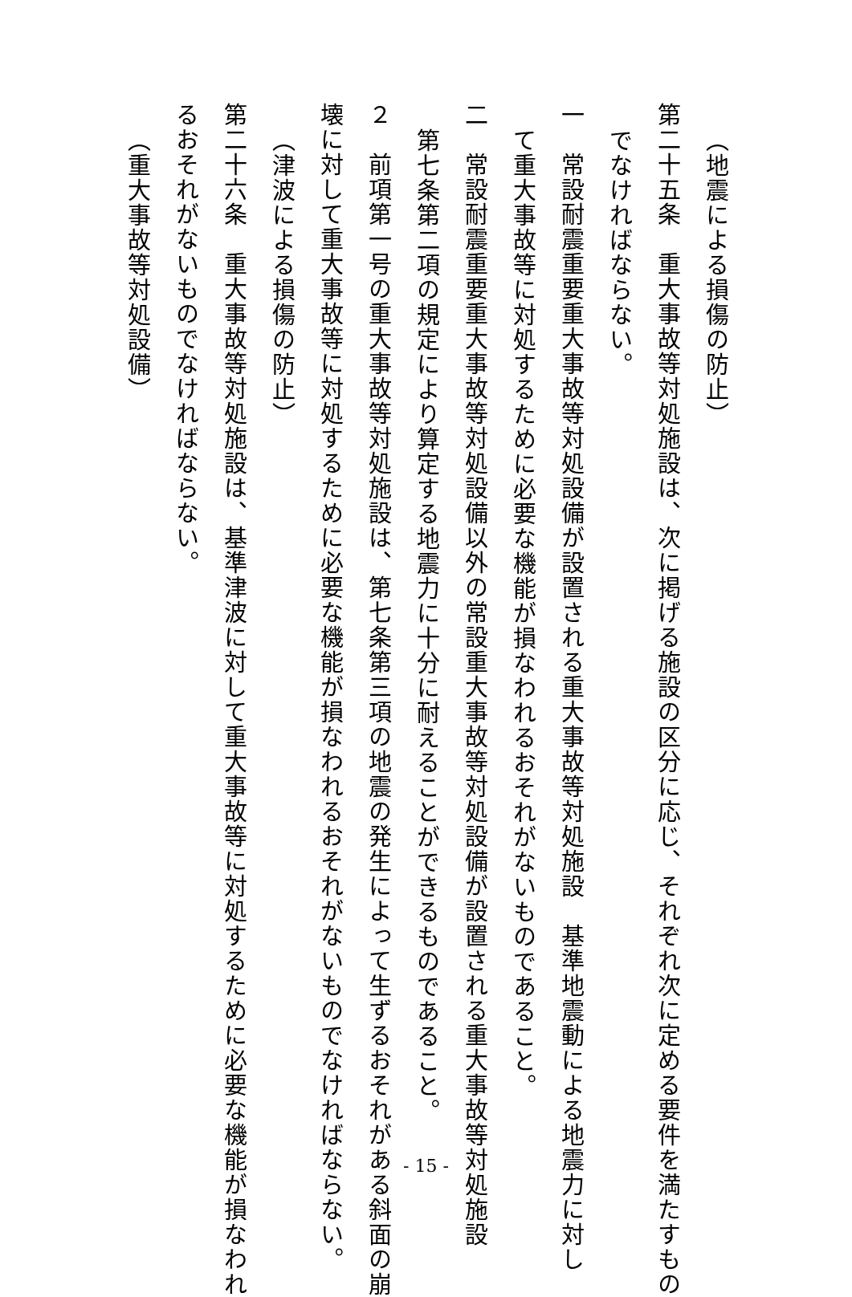（地震による損傷の防止）
第二十五条　重大事故等対処施設は、次に掲げる施設の区分に応じ、それぞれ次に定める要件を満たすもの
でなければならない。
一　常設耐震重要重大事故等対処設備が設置される重大事故等対処施設　基準地震動による地震力に対し
て重大事故等に対処するために必要な機能が損なわれるおそれがないものであること。
二　常設耐震重要重大事故等対処設備以外の常設重大事故等対処設備が設置される重大事故等対処施設
第七条第二項の規定により算定する地震力に十分に耐えることができるものであること。
２　前項第一号の重大事故等対処施設は、第七条第三項の地震の発生によって生ずるおそれがある斜面の崩
壊に対して重大事故等に対処するために必要な機能が損なわれるおそれがないものでなければならない。
（津波による損傷の防止）
第二十六条　重大事故等対処施設は、基準津波に対して重大事故等に対処するために必要な機能が損なわれ
るおそれがないものでなければならない。
（重大事故等対処設備）
- 15 -